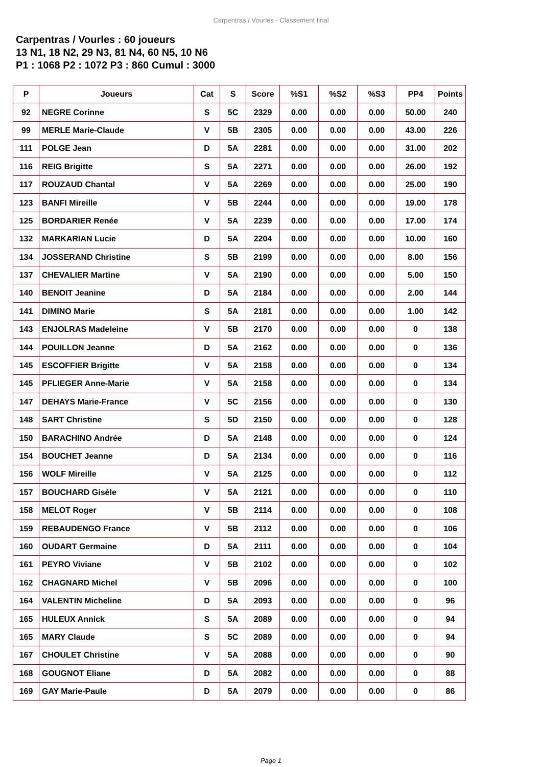Carpentras / Vourles - Classement final
Carpentras / Vourles : 60 joueurs
13 N1, 18 N2, 29 N3, 81 N4, 60 N5, 10 N6
P1 : 1068 P2 : 1072 P3 : 860 Cumul : 3000
| P | Joueurs | Cat | S | Score | %S1 | %S2 | %S3 | PP4 | Points |
| --- | --- | --- | --- | --- | --- | --- | --- | --- | --- |
| 92 | NEGRE Corinne | S | 5C | 2329 | 0.00 | 0.00 | 0.00 | 50.00 | 240 |
| 99 | MERLE Marie-Claude | V | 5B | 2305 | 0.00 | 0.00 | 0.00 | 43.00 | 226 |
| 111 | POLGE Jean | D | 5A | 2281 | 0.00 | 0.00 | 0.00 | 31.00 | 202 |
| 116 | REIG Brigitte | S | 5A | 2271 | 0.00 | 0.00 | 0.00 | 26.00 | 192 |
| 117 | ROUZAUD Chantal | V | 5A | 2269 | 0.00 | 0.00 | 0.00 | 25.00 | 190 |
| 123 | BANFI Mireille | V | 5B | 2244 | 0.00 | 0.00 | 0.00 | 19.00 | 178 |
| 125 | BORDARIER Renée | V | 5A | 2239 | 0.00 | 0.00 | 0.00 | 17.00 | 174 |
| 132 | MARKARIAN Lucie | D | 5A | 2204 | 0.00 | 0.00 | 0.00 | 10.00 | 160 |
| 134 | JOSSERAND Christine | S | 5B | 2199 | 0.00 | 0.00 | 0.00 | 8.00 | 156 |
| 137 | CHEVALIER Martine | V | 5A | 2190 | 0.00 | 0.00 | 0.00 | 5.00 | 150 |
| 140 | BENOIT Jeanine | D | 5A | 2184 | 0.00 | 0.00 | 0.00 | 2.00 | 144 |
| 141 | DIMINO Marie | S | 5A | 2181 | 0.00 | 0.00 | 0.00 | 1.00 | 142 |
| 143 | ENJOLRAS Madeleine | V | 5B | 2170 | 0.00 | 0.00 | 0.00 | 0 | 138 |
| 144 | POUILLON Jeanne | D | 5A | 2162 | 0.00 | 0.00 | 0.00 | 0 | 136 |
| 145 | ESCOFFIER Brigitte | V | 5A | 2158 | 0.00 | 0.00 | 0.00 | 0 | 134 |
| 145 | PFLIEGER Anne-Marie | V | 5A | 2158 | 0.00 | 0.00 | 0.00 | 0 | 134 |
| 147 | DEHAYS Marie-France | V | 5C | 2156 | 0.00 | 0.00 | 0.00 | 0 | 130 |
| 148 | SART Christine | S | 5D | 2150 | 0.00 | 0.00 | 0.00 | 0 | 128 |
| 150 | BARACHINO Andrée | D | 5A | 2148 | 0.00 | 0.00 | 0.00 | 0 | 124 |
| 154 | BOUCHET Jeanne | D | 5A | 2134 | 0.00 | 0.00 | 0.00 | 0 | 116 |
| 156 | WOLF Mireille | V | 5A | 2125 | 0.00 | 0.00 | 0.00 | 0 | 112 |
| 157 | BOUCHARD Gisèle | V | 5A | 2121 | 0.00 | 0.00 | 0.00 | 0 | 110 |
| 158 | MELOT Roger | V | 5B | 2114 | 0.00 | 0.00 | 0.00 | 0 | 108 |
| 159 | REBAUDENGO France | V | 5B | 2112 | 0.00 | 0.00 | 0.00 | 0 | 106 |
| 160 | OUDART Germaine | D | 5A | 2111 | 0.00 | 0.00 | 0.00 | 0 | 104 |
| 161 | PEYRO Viviane | V | 5B | 2102 | 0.00 | 0.00 | 0.00 | 0 | 102 |
| 162 | CHAGNARD Michel | V | 5B | 2096 | 0.00 | 0.00 | 0.00 | 0 | 100 |
| 164 | VALENTIN Micheline | D | 5A | 2093 | 0.00 | 0.00 | 0.00 | 0 | 96 |
| 165 | HULEUX Annick | S | 5A | 2089 | 0.00 | 0.00 | 0.00 | 0 | 94 |
| 165 | MARY Claude | S | 5C | 2089 | 0.00 | 0.00 | 0.00 | 0 | 94 |
| 167 | CHOULET Christine | V | 5A | 2088 | 0.00 | 0.00 | 0.00 | 0 | 90 |
| 168 | GOUGNOT Eliane | D | 5A | 2082 | 0.00 | 0.00 | 0.00 | 0 | 88 |
| 169 | GAY Marie-Paule | D | 5A | 2079 | 0.00 | 0.00 | 0.00 | 0 | 86 |
Page 1